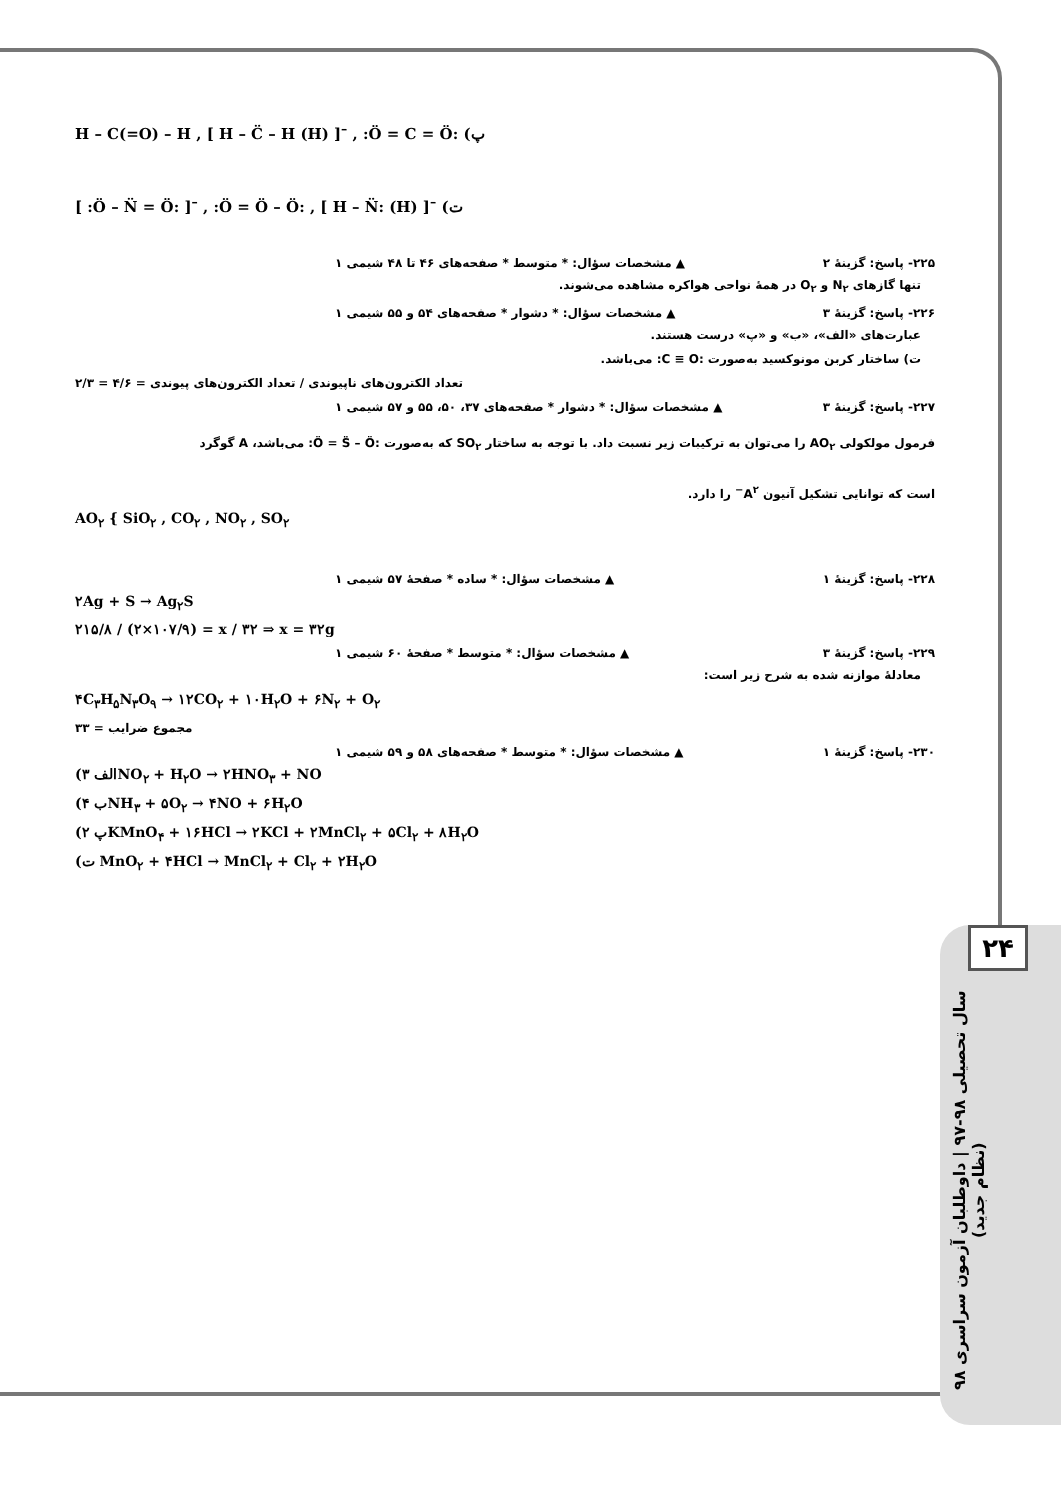۲۴
سال تحصیلی ۹۸-۹۷ | داوطلبان آزمون سراسری ۹۸ (نظام جدید)
H – C(=O) – H , [ H – C̈ – H (H) ]<sup>–</sup> , :Ö = C = Ö: (پ
[ :Ö – N̈ = Ö: ]<sup>–</sup> , :Ö = Ö – Ö: , [ H – N̈: (H) ]<sup>–</sup> (ت
۲۲۵- پاسخ: گزینهٔ ۲ ▲ مشخصات سؤال: * متوسط * صفحه‌های ۴۶ تا ۴۸ شیمی ۱
تنها گازهای N<sub>۲</sub> و O<sub>۲</sub> در همهٔ نواحی هواکره مشاهده می‌شوند.
۲۲۶- پاسخ: گزینهٔ ۳ ▲ مشخصات سؤال: * دشوار * صفحه‌های ۵۴ و ۵۵ شیمی ۱
عبارت‌های «الف»، «ب» و «پ» درست هستند.
ت) ساختار کربن مونوکسید به‌صورت :C ≡ O: می‌باشد.
۲/۳ = ۴/۶ = تعداد الکترون‌های ناپیوندی / تعداد الکترون‌های پیوندی
۲۲۷- پاسخ: گزینهٔ ۳ ▲ مشخصات سؤال: * دشوار * صفحه‌های ۳۷، ۵۰، ۵۵ و ۵۷ شیمی ۱
فرمول مولکولی AO<sub>۲</sub> را می‌توان به ترکیبات زیر نسبت داد. با توجه به ساختار SO<sub>۲</sub> که به‌صورت :Ö = S̈ – Ö: می‌باشد، A گوگرد
است که توانایی تشکیل آنیون A<sup>۲−</sup> را دارد.
AO<sub>۲</sub> { SiO<sub>۲</sub> , CO<sub>۲</sub> , NO<sub>۲</sub> , SO<sub>۲</sub>
۲۲۸- پاسخ: گزینهٔ ۱ ▲ مشخصات سؤال: * ساده * صفحهٔ ۵۷ شیمی ۱
۲Ag + S → Ag<sub>۲</sub>S
۲۱۵/۸ / (۲×۱۰۷/۹) = x / ۳۲ ⇒ x = ۳۲g
۲۲۹- پاسخ: گزینهٔ ۳ ▲ مشخصات سؤال: * متوسط * صفحهٔ ۶۰ شیمی ۱
معادلهٔ موازنه شده به شرح زیر است:
۴C<sub>۳</sub>H<sub>۵</sub>N<sub>۳</sub>O<sub>۹</sub> → ۱۲CO<sub>۲</sub> + ۱۰H<sub>۲</sub>O + ۶N<sub>۲</sub> + O<sub>۲</sub>
مجموع ضرایب = ۳۳
۲۳۰- پاسخ: گزینهٔ ۱ ▲ مشخصات سؤال: * متوسط * صفحه‌های ۵۸ و ۵۹ شیمی ۱
(الف ۳NO<sub>۲</sub> + H<sub>۲</sub>O → ۲HNO<sub>۳</sub> + NO
(ب ۴NH<sub>۳</sub> + ۵O<sub>۲</sub> → ۴NO + ۶H<sub>۲</sub>O
(پ ۲KMnO<sub>۴</sub> + ۱۶HCl → ۲KCl + ۲MnCl<sub>۲</sub> + ۵Cl<sub>۲</sub> + ۸H<sub>۲</sub>O
(ت MnO<sub>۲</sub> + ۴HCl → MnCl<sub>۲</sub> + Cl<sub>۲</sub> + ۲H<sub>۲</sub>O